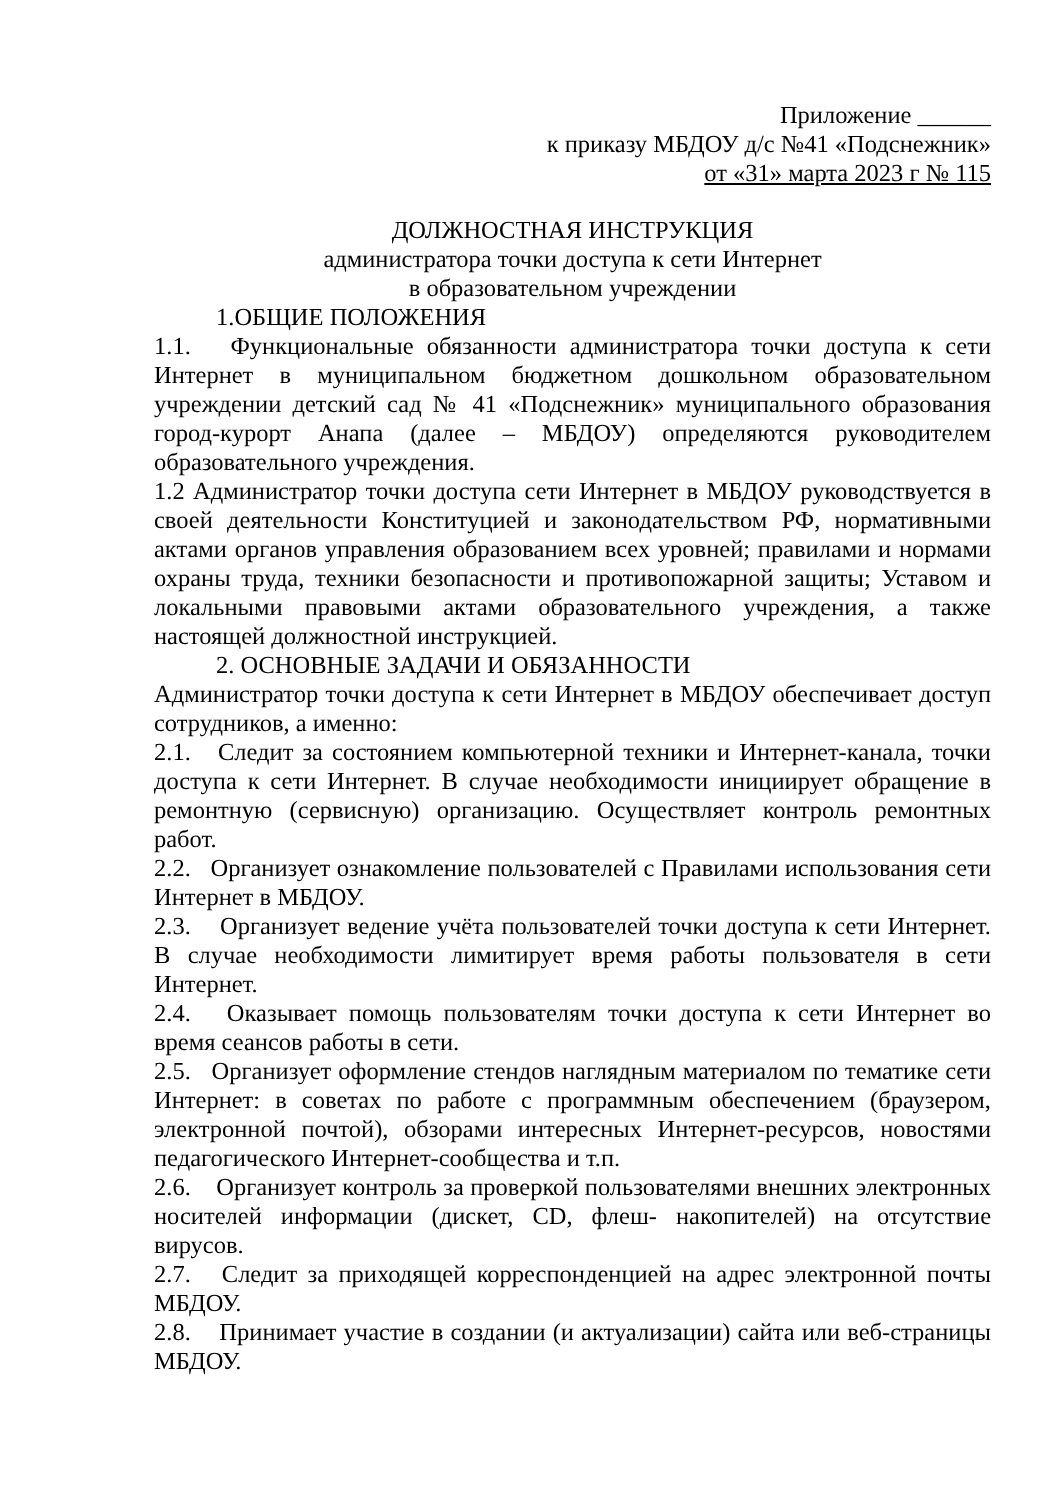Приложение ______
к приказу МБДОУ д/с №41 «Подснежник»
от «31» марта 2023 г № 115
ДОЛЖНОСТНАЯ ИНСТРУКЦИЯ
администратора точки доступа к сети Интернет
в образовательном учреждении
1.ОБЩИЕ ПОЛОЖЕНИЯ
1.1. Функциональные обязанности администратора точки доступа к сети Интернет в муниципальном бюджетном дошкольном образовательном учреждении детский сад № 41 «Подснежник» муниципального образования город-курорт Анапа (далее – МБДОУ) определяются руководителем образовательного учреждения.
1.2 Администратор точки доступа сети Интернет в МБДОУ руководствуется в своей деятельности Конституцией и законодательством РФ, нормативными актами органов управления образованием всех уровней; правилами и нормами охраны труда, техники безопасности и противопожарной защиты; Уставом и локальными правовыми актами образовательного учреждения, а также настоящей должностной инструкцией.
2. ОСНОВНЫЕ ЗАДАЧИ И ОБЯЗАННОСТИ
Администратор точки доступа к сети Интернет в МБДОУ обеспечивает доступ сотрудников, а именно:
2.1. Следит за состоянием компьютерной техники и Интернет-канала, точки доступа к сети Интернет. В случае необходимости инициирует обращение в ремонтную (сервисную) организацию. Осуществляет контроль ремонтных работ.
2.2. Организует ознакомление пользователей с Правилами использования сети Интернет в МБДОУ.
2.3. Организует ведение учёта пользователей точки доступа к сети Интернет. В случае необходимости лимитирует время работы пользователя в сети Интернет.
2.4. Оказывает помощь пользователям точки доступа к сети Интернет во время сеансов работы в сети.
2.5. Организует оформление стендов наглядным материалом по тематике сети Интернет: в советах по работе с программным обеспечением (браузером, электронной почтой), обзорами интересных Интернет-ресурсов, новостями педагогического Интернет-сообщества и т.п.
2.6. Организует контроль за проверкой пользователями внешних электронных носителей информации (дискет, CD, флеш- накопителей) на отсутствие вирусов.
2.7. Следит за приходящей корреспонденцией на адрес электронной почты МБДОУ.
2.8. Принимает участие в создании (и актуализации) сайта или веб-страницы МБДОУ.